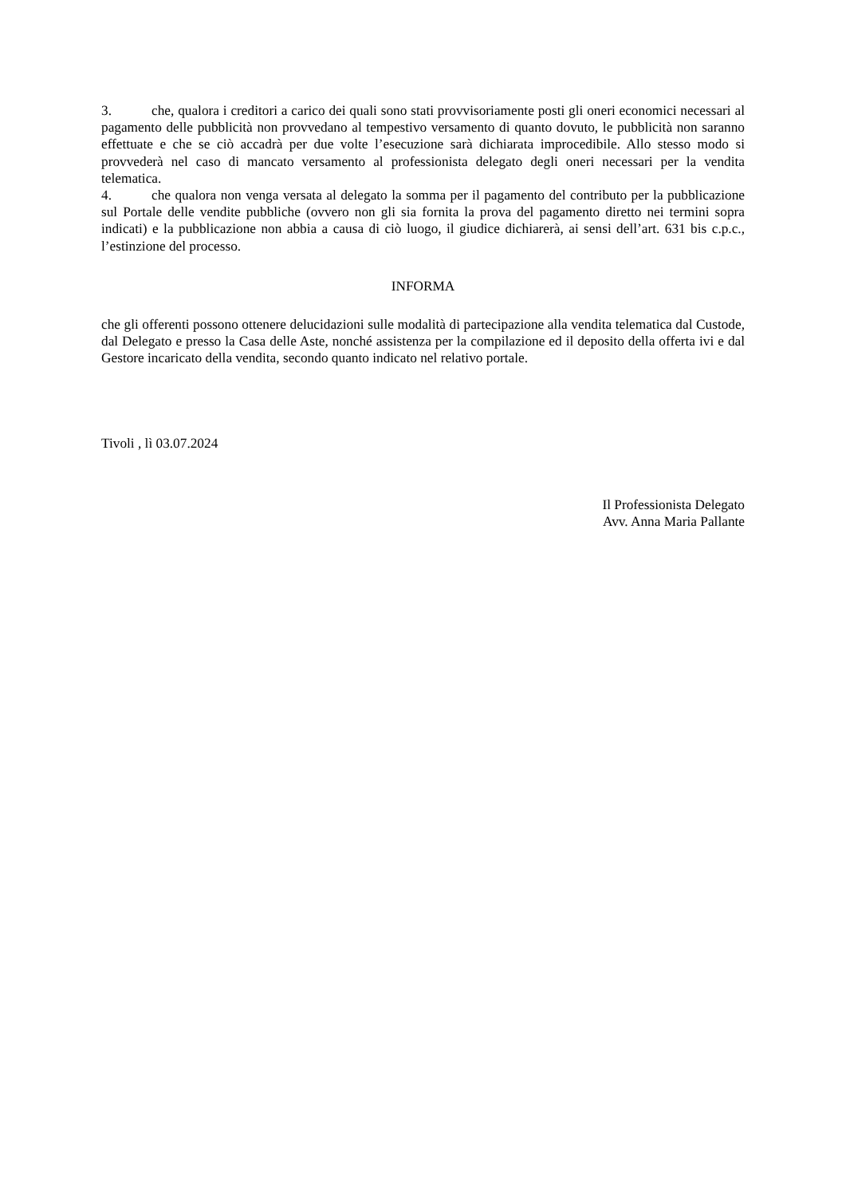3. che, qualora i creditori a carico dei quali sono stati provvisoriamente posti gli oneri economici necessari al pagamento delle pubblicità non provvedano al tempestivo versamento di quanto dovuto, le pubblicità non saranno effettuate e che se ciò accadrà per due volte l’esecuzione sarà dichiarata improcedibile. Allo stesso modo si provvederà nel caso di mancato versamento al professionista delegato degli oneri necessari per la vendita telematica.
4. che qualora non venga versata al delegato la somma per il pagamento del contributo per la pubblicazione sul Portale delle vendite pubbliche (ovvero non gli sia fornita la prova del pagamento diretto nei termini sopra indicati) e la pubblicazione non abbia a causa di ciò luogo, il giudice dichiarerà, ai sensi dell’art. 631 bis c.p.c., l’estinzione del processo.
INFORMA
che gli offerenti possono ottenere delucidazioni sulle modalità di partecipazione alla vendita telematica dal Custode, dal Delegato e presso la Casa delle Aste, nonché assistenza per la compilazione ed il deposito della offerta ivi e dal Gestore incaricato della vendita, secondo quanto indicato nel relativo portale.
Tivoli , lì 03.07.2024
Il Professionista Delegato
Avv. Anna Maria Pallante